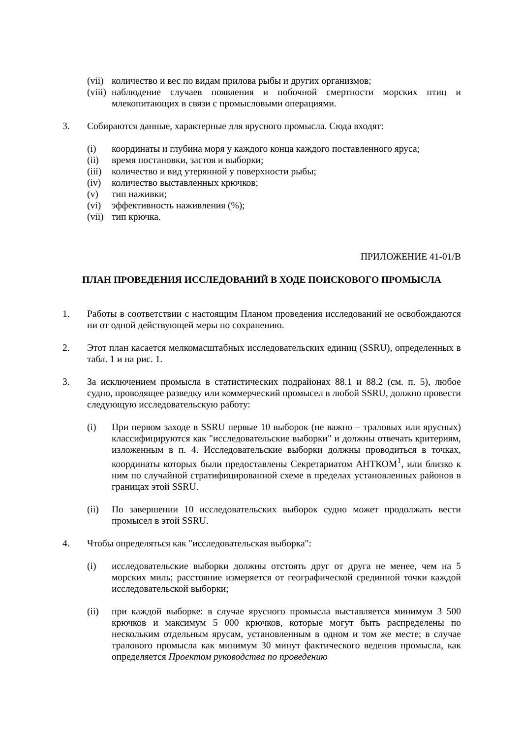(vii) количество и вес по видам прилова рыбы и других организмов;
(viii) наблюдение случаев появления и побочной смертности морских птиц и млекопитающих в связи с промысловыми операциями.
3. Собираются данные, характерные для ярусного промысла. Сюда входят:
(i) координаты и глубина моря у каждого конца каждого поставленного яруса;
(ii) время постановки, застоя и выборки;
(iii) количество и вид утерянной у поверхности рыбы;
(iv) количество выставленных крючков;
(v) тип наживки;
(vi) эффективность наживления (%);
(vii) тип крючка.
ПРИЛОЖЕНИЕ 41-01/B
ПЛАН ПРОВЕДЕНИЯ ИССЛЕДОВАНИЙ В ХОДЕ ПОИСКОВОГО ПРОМЫСЛА
1. Работы в соответствии с настоящим Планом проведения исследований не освобождаются ни от одной действующей меры по сохранению.
2. Этот план касается мелкомасштабных исследовательских единиц (SSRU), определенных в табл. 1 и на рис. 1.
3. За исключением промысла в статистических подрайонах 88.1 и 88.2 (см. п. 5), любое судно, проводящее разведку или коммерческий промысел в любой SSRU, должно провести следующую исследовательскую работу:
(i) При первом заходе в SSRU первые 10 выборок (не важно – траловых или ярусных) классифицируются как "исследовательские выборки" и должны отвечать критериям, изложенным в п. 4. Исследовательские выборки должны проводиться в точках, координаты которых были предоставлены Секретариатом АНТКОМ<sup>1</sup>, или близко к ним по случайной стратифицированной схеме в пределах установленных районов в границах этой SSRU.
(ii) По завершении 10 исследовательских выборок судно может продолжать вести промысел в этой SSRU.
4. Чтобы определяться как "исследовательская выборка":
(i) исследовательские выборки должны отстоять друг от друга не менее, чем на 5 морских миль; расстояние измеряется от географической срединной точки каждой исследовательской выборки;
(ii) при каждой выборке: в случае ярусного промысла выставляется минимум 3 500 крючков и максимум 5 000 крючков, которые могут быть распределены по нескольким отдельным ярусам, установленным в одном и том же месте; в случае тралового промысла как минимум 30 минут фактического ведения промысла, как определяется Проектом руководства по проведению